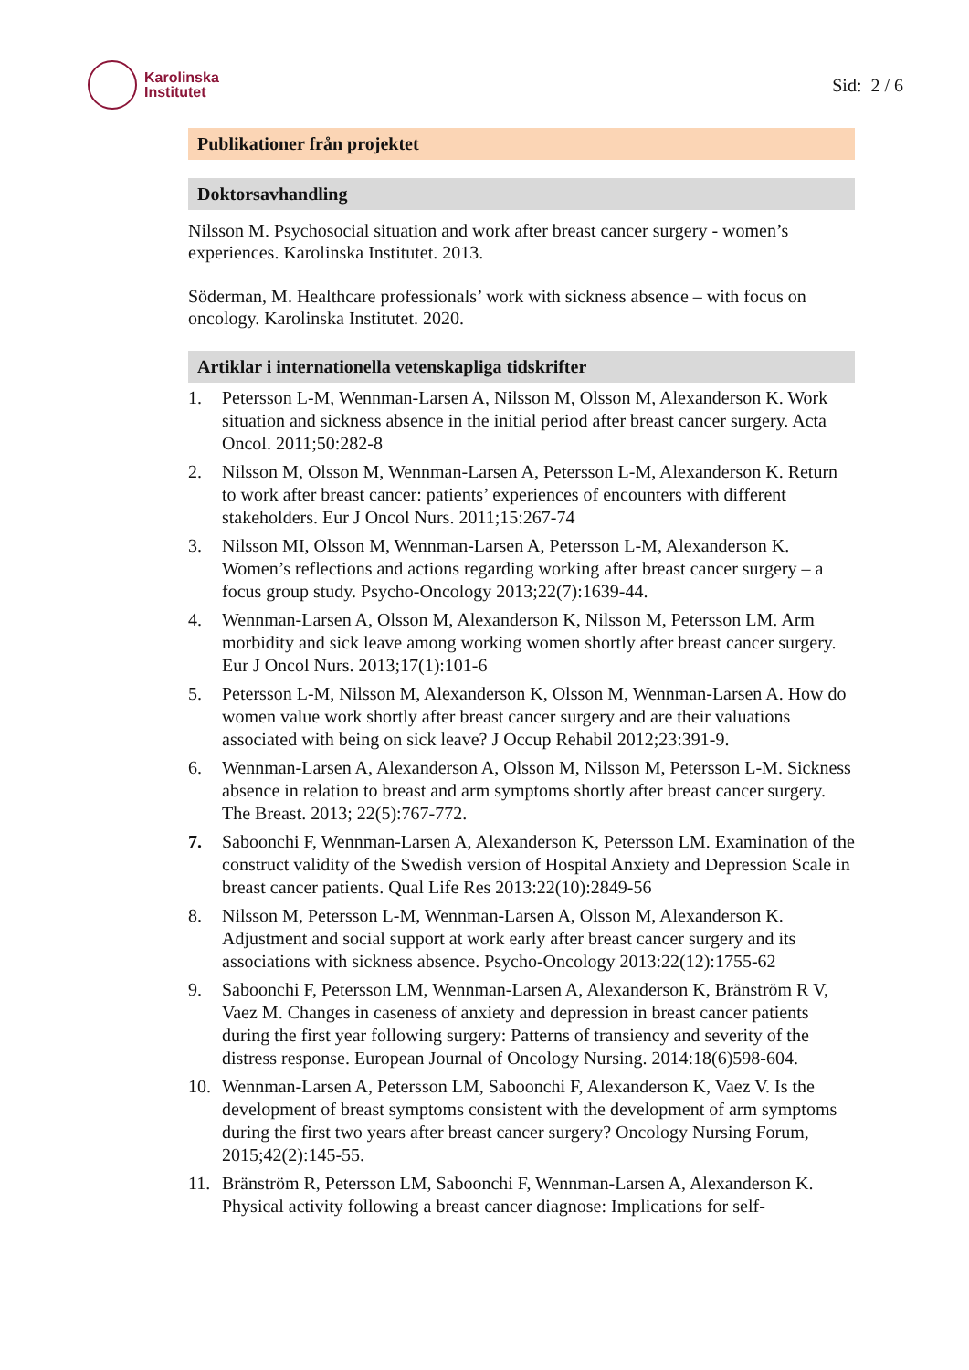Karolinska
Institutet
Sid: 2 / 6
Publikationer från projektet
Doktorsavhandling
Nilsson M. Psychosocial situation and work after breast cancer surgery - women’s experiences. Karolinska Institutet. 2013.
Söderman, M. Healthcare professionals’ work with sickness absence – with focus on oncology. Karolinska Institutet. 2020.
Artiklar i internationella vetenskapliga tidskrifter
1. Petersson L-M, Wennman-Larsen A, Nilsson M, Olsson M, Alexanderson K. Work situation and sickness absence in the initial period after breast cancer surgery. Acta Oncol. 2011;50:282-8
2. Nilsson M, Olsson M, Wennman-Larsen A, Petersson L-M, Alexanderson K. Return to work after breast cancer: patients’ experiences of encounters with different stakeholders. Eur J Oncol Nurs. 2011;15:267-74
3. Nilsson MI, Olsson M, Wennman-Larsen A, Petersson L-M, Alexanderson K. Women’s reflections and actions regarding working after breast cancer surgery – a focus group study. Psycho-Oncology 2013;22(7):1639-44.
4. Wennman-Larsen A, Olsson M, Alexanderson K, Nilsson M, Petersson LM. Arm morbidity and sick leave among working women shortly after breast cancer surgery. Eur J Oncol Nurs. 2013;17(1):101-6
5. Petersson L-M, Nilsson M, Alexanderson K, Olsson M, Wennman-Larsen A. How do women value work shortly after breast cancer surgery and are their valuations associated with being on sick leave? J Occup Rehabil 2012;23:391-9.
6. Wennman-Larsen A, Alexanderson A, Olsson M, Nilsson M, Petersson L-M. Sickness absence in relation to breast and arm symptoms shortly after breast cancer surgery. The Breast. 2013; 22(5):767-772.
7. Saboonchi F, Wennman-Larsen A, Alexanderson K, Petersson LM. Examination of the construct validity of the Swedish version of Hospital Anxiety and Depression Scale in breast cancer patients. Qual Life Res 2013:22(10):2849-56
8. Nilsson M, Petersson L-M, Wennman-Larsen A, Olsson M, Alexanderson K. Adjustment and social support at work early after breast cancer surgery and its associations with sickness absence. Psycho-Oncology 2013:22(12):1755-62
9. Saboonchi F, Petersson LM, Wennman-Larsen A, Alexanderson K, Bränström R V, Vaez M. Changes in caseness of anxiety and depression in breast cancer patients during the first year following surgery: Patterns of transiency and severity of the distress response. European Journal of Oncology Nursing. 2014:18(6)598-604.
10. Wennman-Larsen A, Petersson LM, Saboonchi F, Alexanderson K, Vaez V. Is the development of breast symptoms consistent with the development of arm symptoms during the first two years after breast cancer surgery? Oncology Nursing Forum, 2015;42(2):145-55.
11. Bränström R, Petersson LM, Saboonchi F, Wennman-Larsen A, Alexanderson K. Physical activity following a breast cancer diagnose: Implications for self-